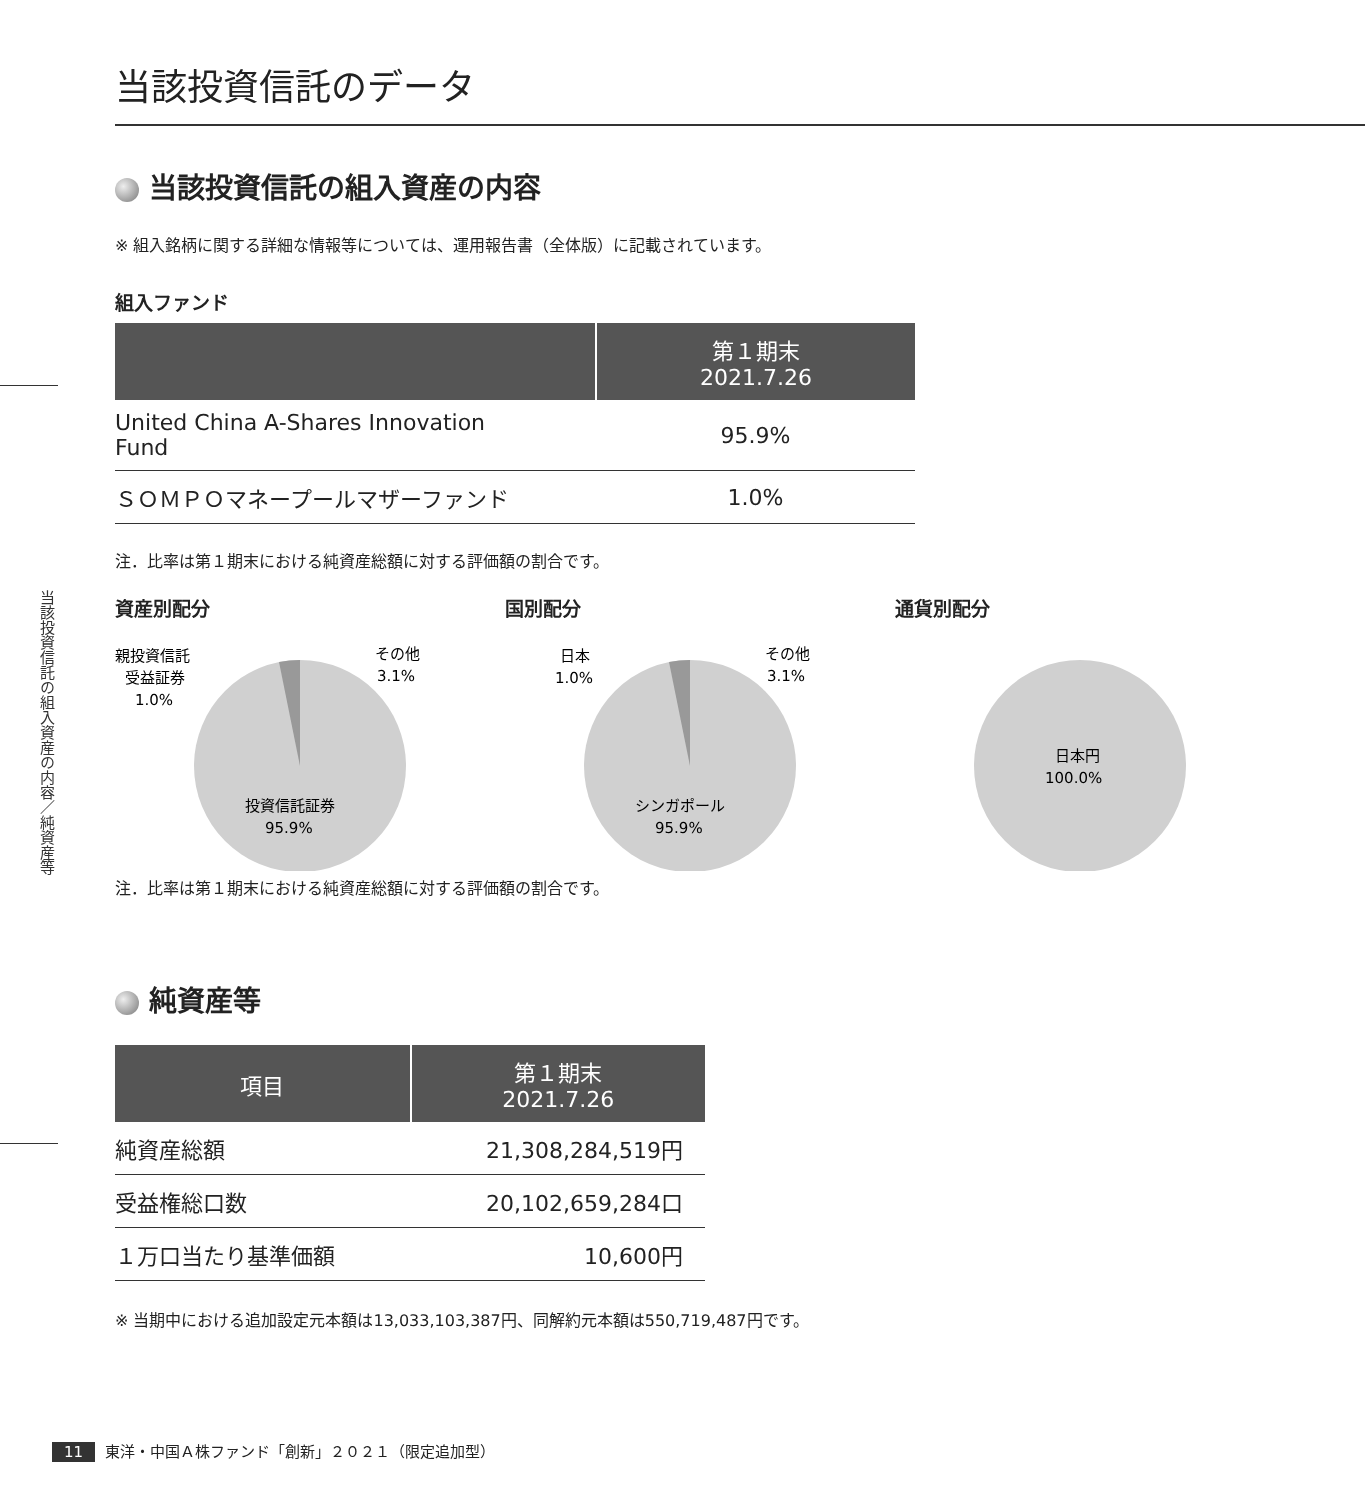当該投資信託の組入資産の内容／純資産等
当該投資信託のデータ
当該投資信託の組入資産の内容
※ 組入銘柄に関する詳細な情報等については、運用報告書（全体版）に記載されています。
組入ファンド
| | 第１期末 2021.7.26 |
| --- | --- |
| United China A-Shares Innovation Fund | 95.9% |
| ＳＯＭＰＯマネープールマザーファンド | 1.0% |
注．比率は第１期末における純資産総額に対する評価額の割合です。
資産別配分
親投資信託
受益証券
1.0%
その他
3.1%
投資信託証券
95.9%
国別配分
日本
1.0%
その他
3.1%
シンガポール
95.9%
通貨別配分
日本円
100.0%
注．比率は第１期末における純資産総額に対する評価額の割合です。
純資産等
| 項目 | 第１期末 2021.7.26 |
| --- | --- |
| 純資産総額 | 21,308,284,519円 |
| 受益権総口数 | 20,102,659,284口 |
| １万口当たり基準価額 | 10,600円 |
※ 当期中における追加設定元本額は13,033,103,387円、同解約元本額は550,719,487円です。
11 東洋・中国Ａ株ファンド「創新」２０２１（限定追加型）